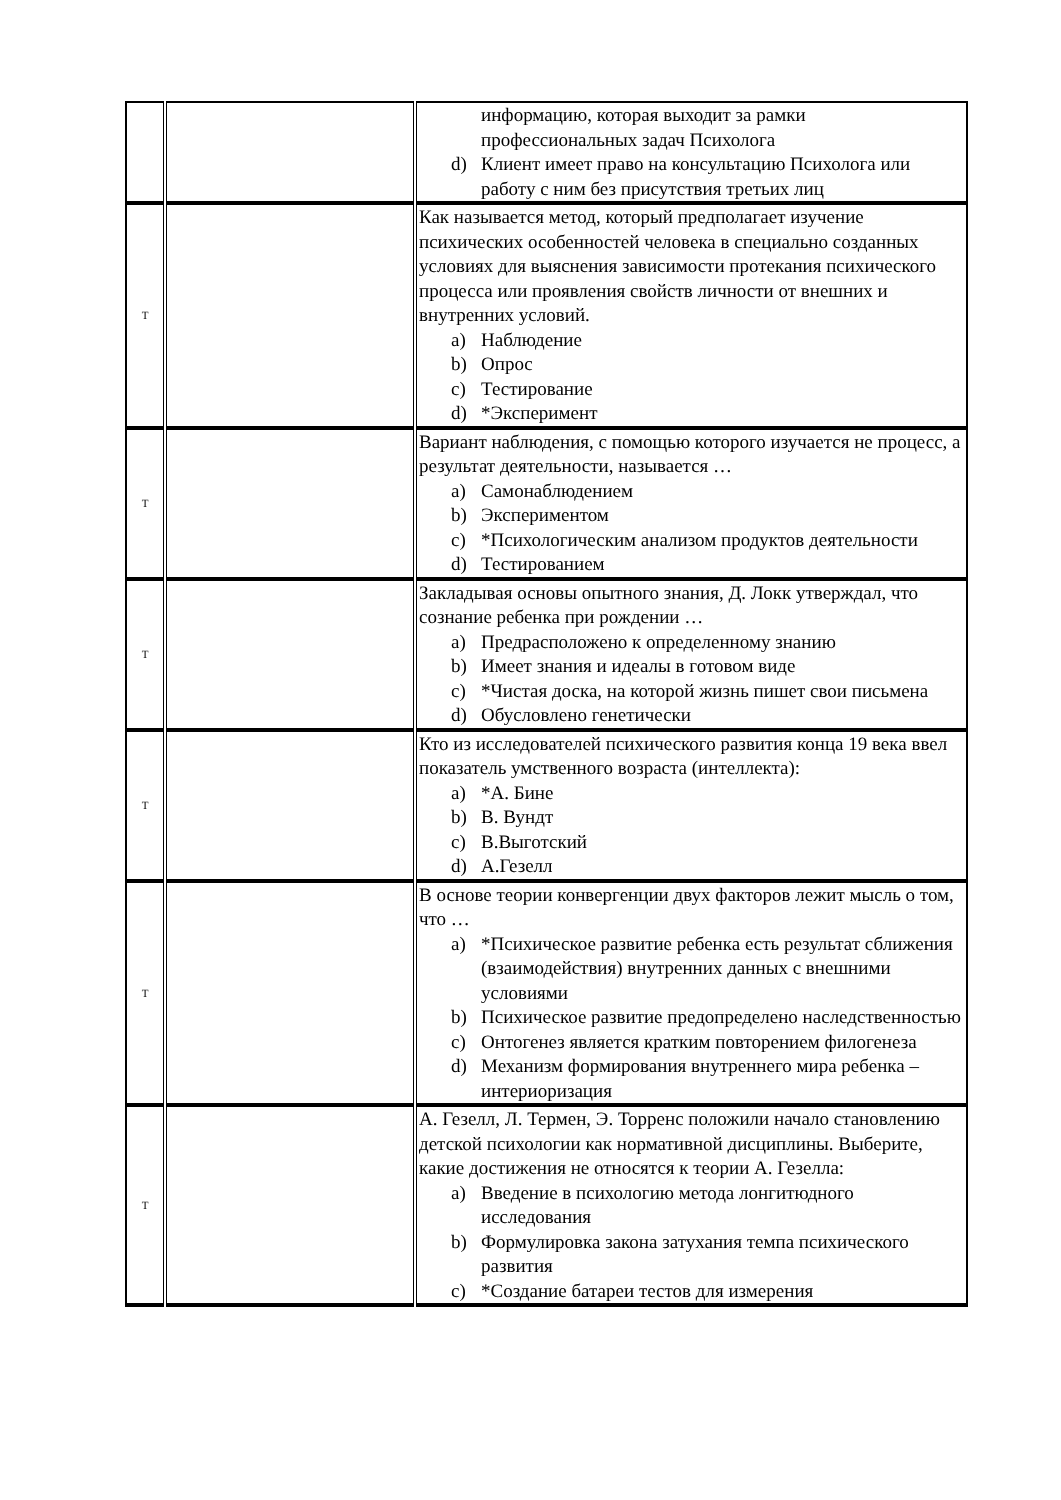| | | информацию, которая выходит за рамки профессиональных задач Психолога d) Клиент имеет право на консультацию Психолога или работу с ним без присутствия третьих лиц |
| T | | Как называется метод, который предполагает изучение психических особенностей человека в специально созданных условиях для выяснения зависимости протекания психического процесса или проявления свойств личности от внешних и внутренних условий. a) Наблюдение b) Опрос c) Тестирование d) *Эксперимент |
| T | | Вариант наблюдения, с помощью которого изучается не процесс, а результат деятельности, называется … a) Самонаблюдением b) Экспериментом c) *Психологическим анализом продуктов деятельности d) Тестированием |
| T | | Закладывая основы опытного знания, Д. Локк утверждал, что сознание ребенка при рождении … a) Предрасположено к определенному знанию b) Имеет знания и идеалы в готовом виде c) *Чистая доска, на которой жизнь пишет свои письмена d) Обусловлено генетически |
| T | | Кто из исследователей психического развития конца 19 века ввел показатель умственного возраста (интеллекта): a) *А. Бине b) В. Вундт c) В.Выготский d) А.Гезелл |
| T | | В основе теории конвергенции двух факторов лежит мысль о том, что … a) *Психическое развитие ребенка есть результат сближения (взаимодействия) внутренних данных с внешними условиями b) Психическое развитие предопределено наследственностью c) Онтогенез является кратким повторением филогенеза d) Механизм формирования внутреннего мира ребенка – интериоризация |
| T | | А. Гезелл, Л. Термен, Э. Торренс положили начало становлению детской психологии как нормативной дисциплины. Выберите, какие достижения не относятся к теории А. Гезелла: a) Введение в психологию метода лонгитюдного исследования b) Формулировка закона затухания темпа психического развития c) *Создание батареи тестов для измерения |